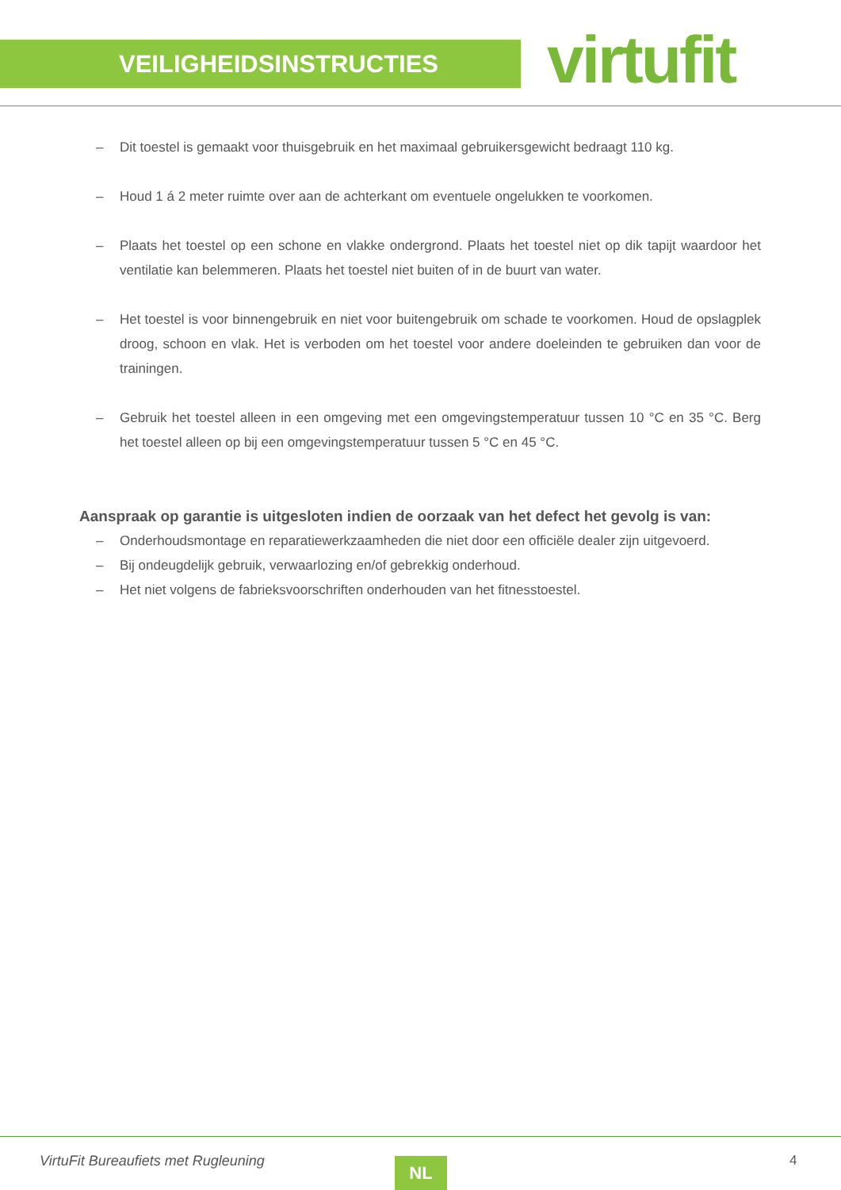VEILIGHEIDSINSTRUCTIES virtufit
– Dit toestel is gemaakt voor thuisgebruik en het maximaal gebruikersgewicht bedraagt 110 kg.
– Houd 1 á 2 meter ruimte over aan de achterkant om eventuele ongelukken te voorkomen.
– Plaats het toestel op een schone en vlakke ondergrond. Plaats het toestel niet op dik tapijt waardoor het ventilatie kan belemmeren. Plaats het toestel niet buiten of in de buurt van water.
– Het toestel is voor binnengebruik en niet voor buitengebruik om schade te voorkomen. Houd de opslagplek droog, schoon en vlak. Het is verboden om het toestel voor andere doeleinden te gebruiken dan voor de trainingen.
– Gebruik het toestel alleen in een omgeving met een omgevingstemperatuur tussen 10 °C en 35 °C. Berg het toestel alleen op bij een omgevingstemperatuur tussen 5 °C en 45 °C.
Aanspraak op garantie is uitgesloten indien de oorzaak van het defect het gevolg is van:
– Onderhoudsmontage en reparatiewerkzaamheden die niet door een officiële dealer zijn uitgevoerd.
– Bij ondeugdelijk gebruik, verwaarlozing en/of gebrekkig onderhoud.
– Het niet volgens de fabrieksvoorschriften onderhouden van het fitnesstoestel.
VirtuFit Bureaufiets met Rugleuning
NL 4